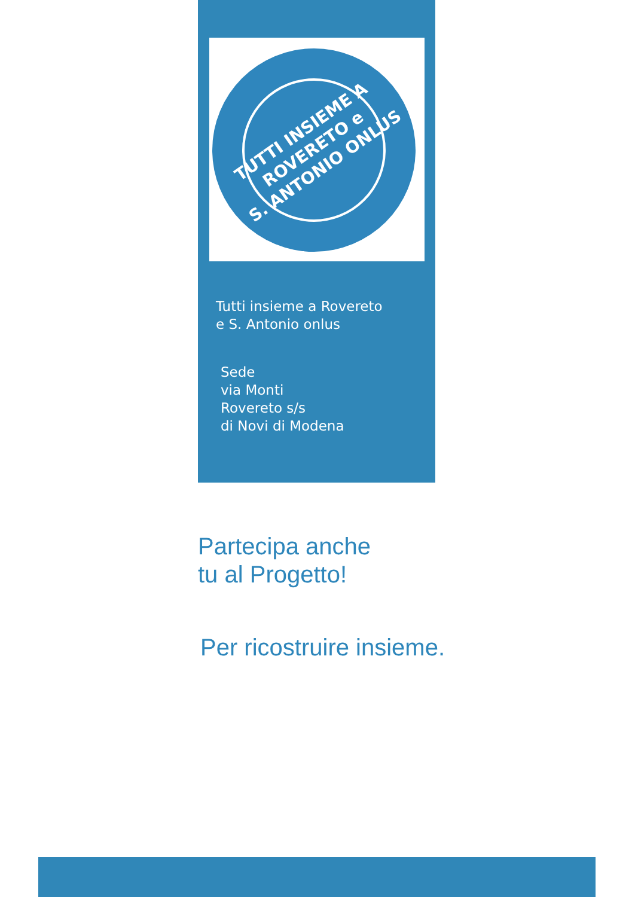TUTTI INSIEME A
ROVERETO e
S. ANTONIO ONLUS
Tutti insieme a Rovereto
e S. Antonio onlus
Sede
via Monti
Rovereto s/s
di Novi di Modena
Partecipa anche
tu al Progetto!
Per ricostruire insieme.